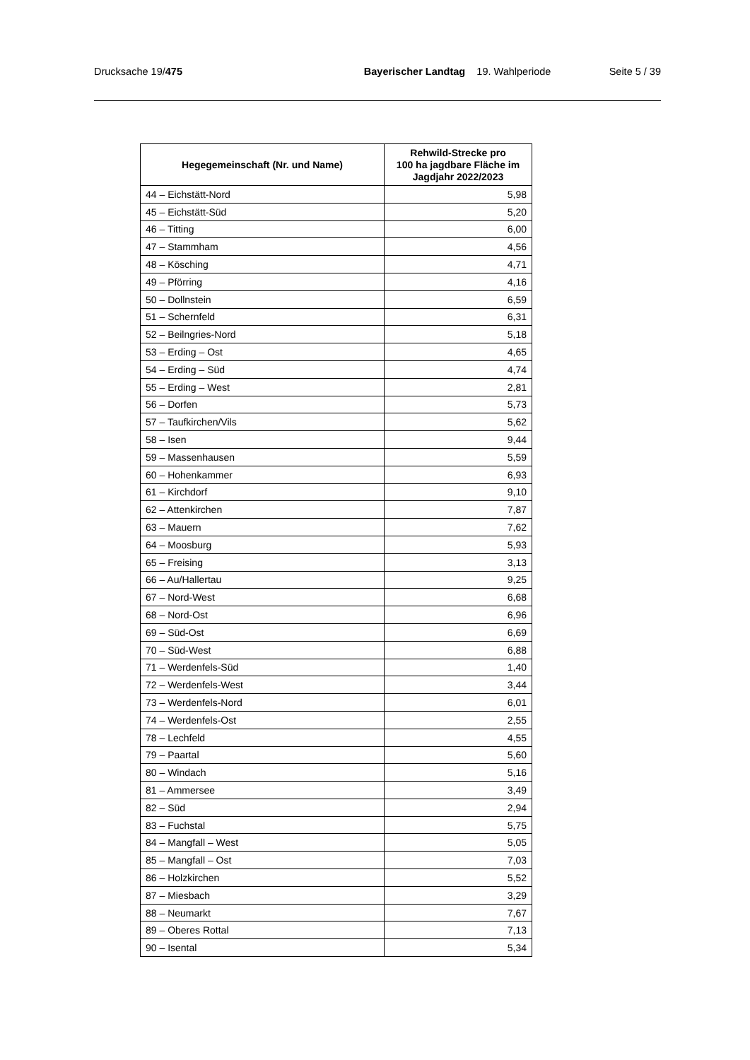Drucksache 19/475 Bayerischer Landtag 19. Wahlperiode
Seite 5 / 39
| Hegegemeinschaft (Nr. und Name) | Rehwild-Strecke pro 100 ha jagdbare Fläche im Jagdjahr 2022/2023 |
| --- | --- |
| 44 – Eichstätt-Nord | 5,98 |
| 45 – Eichstätt-Süd | 5,20 |
| 46 – Titting | 6,00 |
| 47 – Stammham | 4,56 |
| 48 – Kösching | 4,71 |
| 49 – Pförring | 4,16 |
| 50 – Dollnstein | 6,59 |
| 51 – Schernfeld | 6,31 |
| 52 – Beilngries-Nord | 5,18 |
| 53 – Erding – Ost | 4,65 |
| 54 – Erding – Süd | 4,74 |
| 55 – Erding – West | 2,81 |
| 56 – Dorfen | 5,73 |
| 57 – Taufkirchen/Vils | 5,62 |
| 58 – Isen | 9,44 |
| 59 – Massenhausen | 5,59 |
| 60 – Hohenkammer | 6,93 |
| 61 – Kirchdorf | 9,10 |
| 62 – Attenkirchen | 7,87 |
| 63 – Mauern | 7,62 |
| 64 – Moosburg | 5,93 |
| 65 – Freising | 3,13 |
| 66 – Au/Hallertau | 9,25 |
| 67 – Nord-West | 6,68 |
| 68 – Nord-Ost | 6,96 |
| 69 – Süd-Ost | 6,69 |
| 70 – Süd-West | 6,88 |
| 71 – Werdenfels-Süd | 1,40 |
| 72 – Werdenfels-West | 3,44 |
| 73 – Werdenfels-Nord | 6,01 |
| 74 – Werdenfels-Ost | 2,55 |
| 78 – Lechfeld | 4,55 |
| 79 – Paartal | 5,60 |
| 80 – Windach | 5,16 |
| 81 – Ammersee | 3,49 |
| 82 – Süd | 2,94 |
| 83 – Fuchstal | 5,75 |
| 84 – Mangfall – West | 5,05 |
| 85 – Mangfall – Ost | 7,03 |
| 86 – Holzkirchen | 5,52 |
| 87 – Miesbach | 3,29 |
| 88 – Neumarkt | 7,67 |
| 89 – Oberes Rottal | 7,13 |
| 90 – Isental | 5,34 |